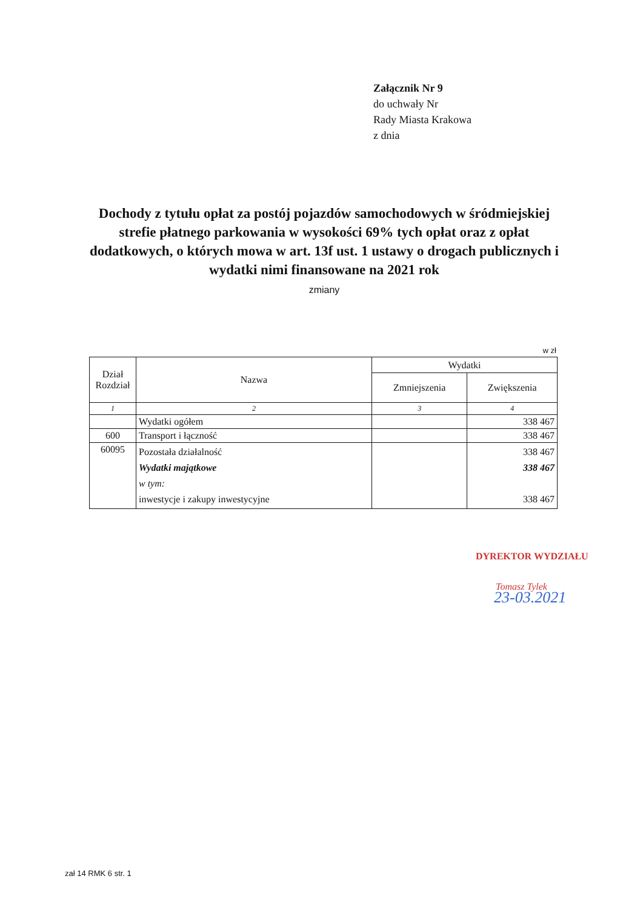Załącznik Nr 9
do uchwały Nr
Rady Miasta Krakowa
z dnia
Dochody z tytułu opłat za postój pojazdów samochodowych w śródmiejskiej strefie płatnego parkowania w wysokości 69% tych opłat oraz z opłat dodatkowych, o których mowa w art. 13f ust. 1 ustawy o drogach publicznych i wydatki nimi finansowane na 2021 rok
zmiany
w zł
| Dział Rozdział | Nazwa | Wydatki | |
| --- | --- | --- | --- |
| | | Zmniejszenia | Zwiększenia |
| 1 | 2 | 3 | 4 |
| | Wydatki ogółem | | 338 467 |
| 600 | Transport i łączność | | 338 467 |
| 60095 | Pozostała działalność Wydatki majątkowe w tym: inwestycje i zakupy inwestycyjne | | 338 467 338 467 338 467 |
DYREKTOR WYDZIAŁU
Tomasz Tylek
23-03.2021
zał 14 RMK 6 str. 1